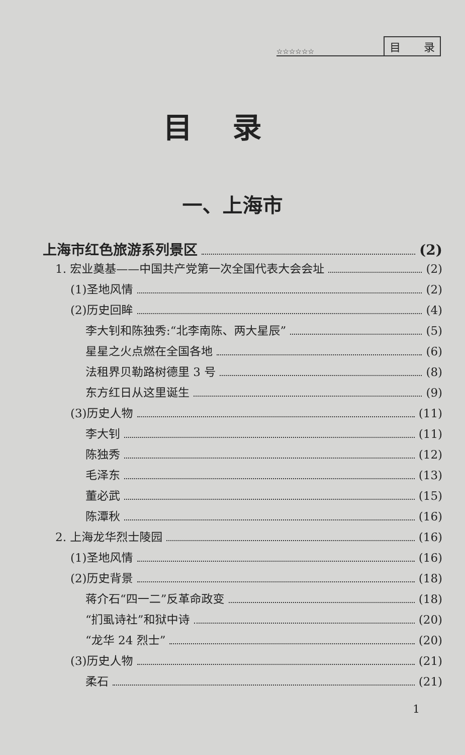☆☆☆☆☆☆ 目 录
目录
一、上海市
上海市红色旅游系列景区 (2)
1. 宏业奠基——中国共产党第一次全国代表大会会址 (2)
(1)圣地风情 (2)
(2)历史回眸 (4)
李大钊和陈独秀:“北李南陈、两大星辰” (5)
星星之火点燃在全国各地 (6)
法租界贝勒路树德里 3 号 (8)
东方红日从这里诞生 (9)
(3)历史人物 (11)
李大钊 (11)
陈独秀 (12)
毛泽东 (13)
董必武 (15)
陈潭秋 (16)
2. 上海龙华烈士陵园 (16)
(1)圣地风情 (16)
(2)历史背景 (18)
蒋介石“四一二”反革命政变 (18)
“扪虱诗社”和狱中诗 (20)
“龙华 24 烈士” (20)
(3)历史人物 (21)
柔石 (21)
1